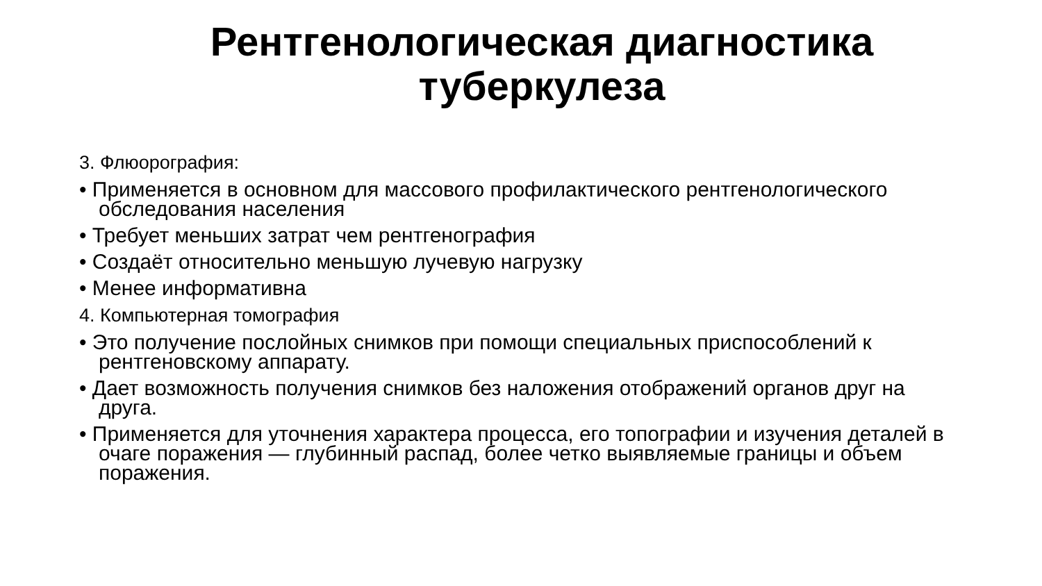Рентгенологическая диагностика
туберкулеза
3. Флюорография:
• Применяется в основном для массового профилактического рентгенологического обследования населения
• Требует меньших затрат чем рентгенография
• Создаёт относительно меньшую лучевую нагрузку
• Менее информативна
4. Компьютерная томография
• Это получение послойных снимков при помощи специальных приспособлений к рентгеновскому аппарату.
• Дает возможность получения снимков без наложения отображений органов друг на друга.
• Применяется для уточнения характера процесса, его топографии и изучения деталей в очаге поражения — глубинный распад, более четко выявляемые границы и объем поражения.